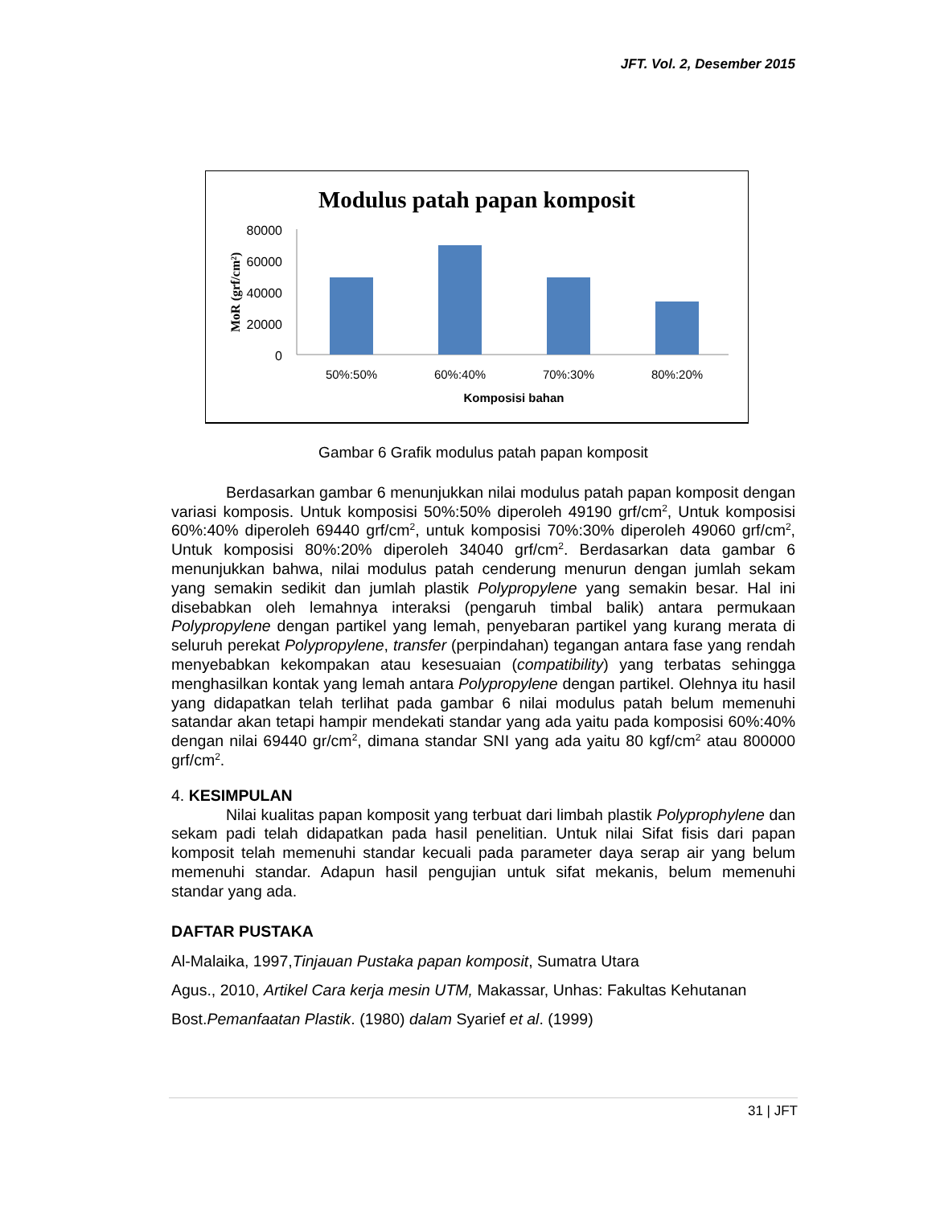JFT. Vol. 2, Desember 2015
Modulus patah papan komposit
80000
60000
40000
20000
0
MoR (grf/cm²)
50%:50%
60%:40%
70%:30%
80%:20%
Komposisi bahan
Gambar 6 Grafik modulus patah papan komposit
Berdasarkan gambar 6 menunjukkan nilai modulus patah papan komposit dengan variasi komposis. Untuk komposisi 50%:50% diperoleh 49190 grf/cm<sup>2</sup>, Untuk komposisi 60%:40% diperoleh 69440 grf/cm<sup>2</sup>, untuk komposisi 70%:30% diperoleh 49060 grf/cm<sup>2</sup>, Untuk komposisi 80%:20% diperoleh 34040 grf/cm<sup>2</sup>. Berdasarkan data gambar 6 menunjukkan bahwa, nilai modulus patah cenderung menurun dengan jumlah sekam yang semakin sedikit dan jumlah plastik Polypropylene yang semakin besar. Hal ini disebabkan oleh lemahnya interaksi (pengaruh timbal balik) antara permukaan Polypropylene dengan partikel yang lemah, penyebaran partikel yang kurang merata di seluruh perekat Polypropylene, transfer (perpindahan) tegangan antara fase yang rendah menyebabkan kekompakan atau kesesuaian (compatibility) yang terbatas sehingga menghasilkan kontak yang lemah antara Polypropylene dengan partikel. Olehnya itu hasil yang didapatkan telah terlihat pada gambar 6 nilai modulus patah belum memenuhi satandar akan tetapi hampir mendekati standar yang ada yaitu pada komposisi 60%:40% dengan nilai 69440 gr/cm<sup>2</sup>, dimana standar SNI yang ada yaitu 80 kgf/cm<sup>2</sup> atau 800000 grf/cm<sup>2</sup>.
4. KESIMPULAN
Nilai kualitas papan komposit yang terbuat dari limbah plastik Polyprophylene dan sekam padi telah didapatkan pada hasil penelitian. Untuk nilai Sifat fisis dari papan komposit telah memenuhi standar kecuali pada parameter daya serap air yang belum memenuhi standar. Adapun hasil pengujian untuk sifat mekanis, belum memenuhi standar yang ada.
DAFTAR PUSTAKA
Al-Malaika, 1997,Tinjauan Pustaka papan komposit, Sumatra Utara
Agus., 2010, Artikel Cara kerja mesin UTM, Makassar, Unhas: Fakultas Kehutanan
Bost.Pemanfaatan Plastik. (1980) dalam Syarief et al. (1999)
31 | JFT